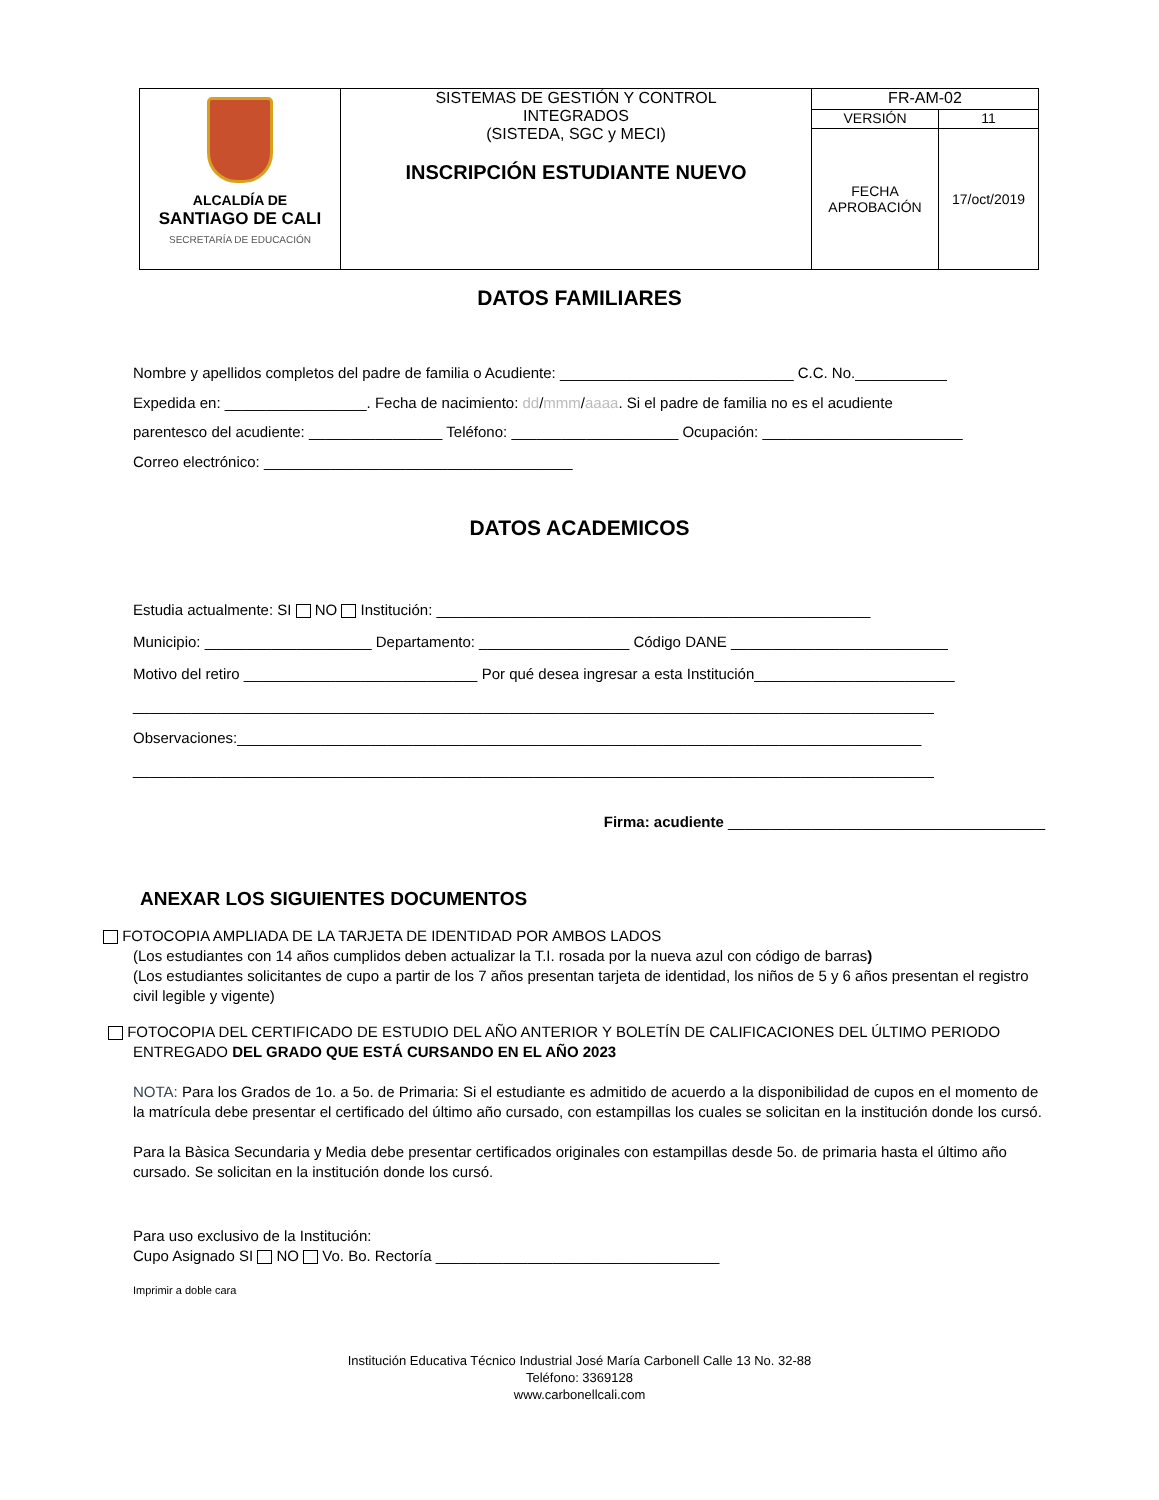| ALCALDÍA DE SANTIAGO DE CALI SECRETARÍA DE EDUCACIÓN | SISTEMAS DE GESTIÓN Y CONTROL INTEGRADOS (SISTEDA, SGC y MECI) INSCRIPCIÓN ESTUDIANTE NUEVO | FR-AM-02 | |
| | | VERSIÓN | 11 |
| | | FECHA APROBACIÓN | 17/oct/2019 |
DATOS FAMILIARES
Nombre y apellidos completos del padre de familia o Acudiente: ____________________________ C.C. No.___________
Expedida en: _________________. Fecha de nacimiento: dd/mmm/aaaa. Si el padre de familia no es el acudiente
parentesco del acudiente: ________________ Teléfono: ____________________ Ocupación: ________________________
Correo electrónico: _____________________________________
DATOS ACADEMICOS
Estudia actualmente: SI NO Institución: ____________________________________________________
Municipio: ____________________ Departamento: __________________ Código DANE __________________________
Motivo del retiro ____________________________ Por qué desea ingresar a esta Institución________________________
________________________________________________________________________________________________
Observaciones:__________________________________________________________________________________
________________________________________________________________________________________________
Firma: acudiente ______________________________________
ANEXAR LOS SIGUIENTES DOCUMENTOS
FOTOCOPIA AMPLIADA DE LA TARJETA DE IDENTIDAD POR AMBOS LADOS
(Los estudiantes con 14 años cumplidos deben actualizar la T.I. rosada por la nueva azul con código de barras)
(Los estudiantes solicitantes de cupo a partir de los 7 años presentan tarjeta de identidad, los niños de 5 y 6 años presentan el registro civil legible y vigente)
FOTOCOPIA DEL CERTIFICADO DE ESTUDIO DEL AÑO ANTERIOR Y BOLETÍN DE CALIFICACIONES DEL ÚLTIMO PERIODO ENTREGADO DEL GRADO QUE ESTÁ CURSANDO EN EL AÑO 2023
NOTA: Para los Grados de 1o. a 5o. de Primaria: Si el estudiante es admitido de acuerdo a la disponibilidad de cupos en el momento de la matrícula debe presentar el certificado del último año cursado, con estampillas los cuales se solicitan en la institución donde los cursó.
Para la Bàsica Secundaria y Media debe presentar certificados originales con estampillas desde 5o. de primaria hasta el último año cursado. Se solicitan en la institución donde los cursó.
Para uso exclusivo de la Institución:
Cupo Asignado SI NO Vo. Bo. Rectoría __________________________________
Imprimir a doble cara
Institución Educativa Técnico Industrial José María Carbonell Calle 13 No. 32-88
Teléfono: 3369128
www.carbonellcali.com